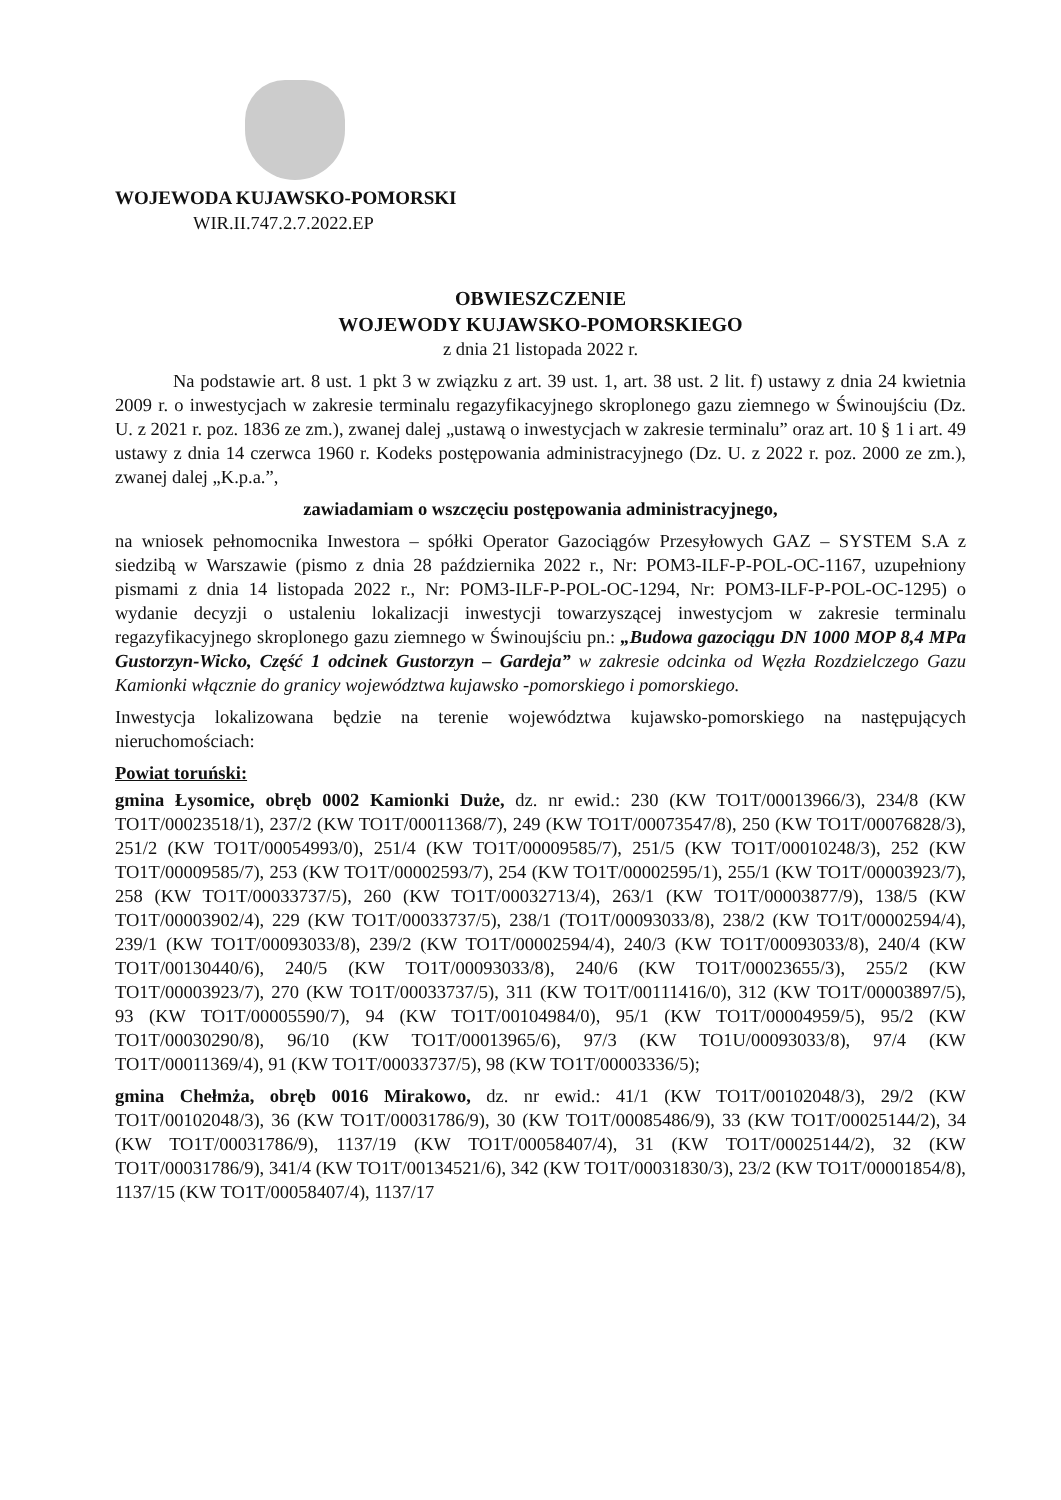WOJEWODA KUJAWSKO-POMORSKI
WIR.II.747.2.7.2022.EP
OBWIESZCZENIE
WOJEWODY KUJAWSKO-POMORSKIEGO
z dnia 21 listopada 2022 r.
Na podstawie art. 8 ust. 1 pkt 3 w związku z art. 39 ust. 1, art. 38 ust. 2 lit. f) ustawy z dnia 24 kwietnia 2009 r. o inwestycjach w zakresie terminalu regazyfikacyjnego skroplonego gazu ziemnego w Świnoujściu (Dz. U. z 2021 r. poz. 1836 ze zm.), zwanej dalej „ustawą o inwestycjach w zakresie terminalu” oraz art. 10 § 1 i art. 49 ustawy z dnia 14 czerwca 1960 r. Kodeks postępowania administracyjnego (Dz. U. z 2022 r. poz. 2000 ze zm.), zwanej dalej „K.p.a.”,
zawiadamiam o wszczęciu postępowania administracyjnego,
na wniosek pełnomocnika Inwestora – spółki Operator Gazociągów Przesyłowych GAZ – SYSTEM S.A z siedzibą w Warszawie (pismo z dnia 28 października 2022 r., Nr: POM3-ILF-P-POL-OC-1167, uzupełniony pismami z dnia 14 listopada 2022 r., Nr: POM3-ILF-P-POL-OC-1294, Nr: POM3-ILF-P-POL-OC-1295) o wydanie decyzji o ustaleniu lokalizacji inwestycji towarzyszącej inwestycjom w zakresie terminalu regazyfikacyjnego skroplonego gazu ziemnego w Świnoujściu pn.: „Budowa gazociągu DN 1000 MOP 8,4 MPa Gustorzyn-Wicko, Część 1 odcinek Gustorzyn – Gardeja” w zakresie odcinka od Węzła Rozdzielczego Gazu Kamionki włącznie do granicy województwa kujawsko -pomorskiego i pomorskiego.
Inwestycja lokalizowana będzie na terenie województwa kujawsko-pomorskiego na następujących nieruchomościach:
Powiat toruński:
gmina Łysomice, obręb 0002 Kamionki Duże, dz. nr ewid.: 230 (KW TO1T/00013966/3), 234/8 (KW TO1T/00023518/1), 237/2 (KW TO1T/00011368/7), 249 (KW TO1T/00073547/8), 250 (KW TO1T/00076828/3), 251/2 (KW TO1T/00054993/0), 251/4 (KW TO1T/00009585/7), 251/5 (KW TO1T/00010248/3), 252 (KW TO1T/00009585/7), 253 (KW TO1T/00002593/7), 254 (KW TO1T/00002595/1), 255/1 (KW TO1T/00003923/7), 258 (KW TO1T/00033737/5), 260 (KW TO1T/00032713/4), 263/1 (KW TO1T/00003877/9), 138/5 (KW TO1T/00003902/4), 229 (KW TO1T/00033737/5), 238/1 (TO1T/00093033/8), 238/2 (KW TO1T/00002594/4), 239/1 (KW TO1T/00093033/8), 239/2 (KW TO1T/00002594/4), 240/3 (KW TO1T/00093033/8), 240/4 (KW TO1T/00130440/6), 240/5 (KW TO1T/00093033/8), 240/6 (KW TO1T/00023655/3), 255/2 (KW TO1T/00003923/7), 270 (KW TO1T/00033737/5), 311 (KW TO1T/00111416/0), 312 (KW TO1T/00003897/5), 93 (KW TO1T/00005590/7), 94 (KW TO1T/00104984/0), 95/1 (KW TO1T/00004959/5), 95/2 (KW TO1T/00030290/8), 96/10 (KW TO1T/00013965/6), 97/3 (KW TO1U/00093033/8), 97/4 (KW TO1T/00011369/4), 91 (KW TO1T/00033737/5), 98 (KW TO1T/00003336/5);
gmina Chełmża, obręb 0016 Mirakowo, dz. nr ewid.: 41/1 (KW TO1T/00102048/3), 29/2 (KW TO1T/00102048/3), 36 (KW TO1T/00031786/9), 30 (KW TO1T/00085486/9), 33 (KW TO1T/00025144/2), 34 (KW TO1T/00031786/9), 1137/19 (KW TO1T/00058407/4), 31 (KW TO1T/00025144/2), 32 (KW TO1T/00031786/9), 341/4 (KW TO1T/00134521/6), 342 (KW TO1T/00031830/3), 23/2 (KW TO1T/00001854/8), 1137/15 (KW TO1T/00058407/4), 1137/17